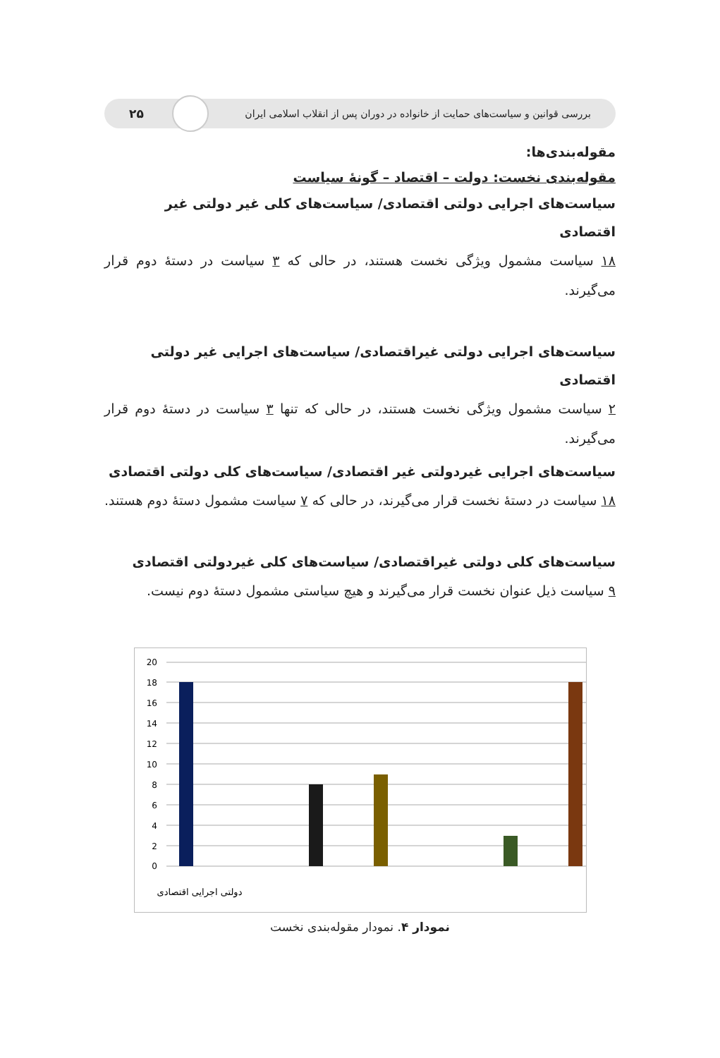بررسی قوانین و سیاست‌های حمایت از خانواده در دوران پس از انقلاب اسلامی ایران ۲۵
مقوله‌بندی‌ها:
مقوله‌بندی نخست: دولت – اقتصاد – گونهٔ سیاست
سیاست‌های اجرایی دولتی اقتصادی/ سیاست‌های کلی غیر دولتی غیر اقتصادی
۱۸ سیاست مشمول ویژگی نخست هستند، در حالی که ۳ سیاست در دستهٔ دوم قرار می‌گیرند.
سیاست‌های اجرایی دولتی غیراقتصادی/ سیاست‌های اجرایی غیر دولتی اقتصادی
۲ سیاست مشمول ویژگی نخست هستند، در حالی که تنها ۳ سیاست در دستهٔ دوم قرار می‌گیرند.
سیاست‌های اجرایی غیردولتی غیر اقتصادی/ سیاست‌های کلی دولتی اقتصادی
۱۸ سیاست در دستهٔ نخست قرار می‌گیرند، در حالی که ۷ سیاست مشمول دستهٔ دوم هستند.
سیاست‌های کلی دولتی غیراقتصادی/ سیاست‌های کلی غیردولتی اقتصادی
۹ سیاست ذیل عنوان نخست قرار می‌گیرند و هیچ سیاستی مشمول دستهٔ دوم نیست.
20
18
16
14
12
10
8
6
4
2
0
دولتی اجرایی اقتصادی
نمودار ۴. نمودار مقوله‌بندی نخست